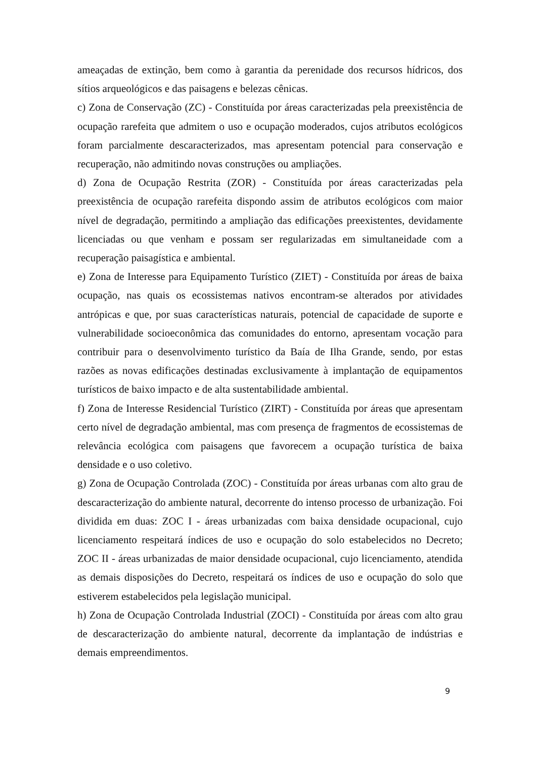ameaçadas de extinção, bem como à garantia da perenidade dos recursos hídricos, dos sítios arqueológicos e das paisagens e belezas cênicas.
c) Zona de Conservação (ZC) - Constituída por áreas caracterizadas pela preexistência de ocupação rarefeita que admitem o uso e ocupação moderados, cujos atributos ecológicos foram parcialmente descaracterizados, mas apresentam potencial para conservação e recuperação, não admitindo novas construções ou ampliações.
d) Zona de Ocupação Restrita (ZOR) - Constituída por áreas caracterizadas pela preexistência de ocupação rarefeita dispondo assim de atributos ecológicos com maior nível de degradação, permitindo a ampliação das edificações preexistentes, devidamente licenciadas ou que venham e possam ser regularizadas em simultaneidade com a recuperação paisagística e ambiental.
e) Zona de Interesse para Equipamento Turístico (ZIET) - Constituída por áreas de baixa ocupação, nas quais os ecossistemas nativos encontram-se alterados por atividades antrópicas e que, por suas características naturais, potencial de capacidade de suporte e vulnerabilidade socioeconômica das comunidades do entorno, apresentam vocação para contribuir para o desenvolvimento turístico da Baía de Ilha Grande, sendo, por estas razões as novas edificações destinadas exclusivamente à implantação de equipamentos turísticos de baixo impacto e de alta sustentabilidade ambiental.
f) Zona de Interesse Residencial Turístico (ZIRT) - Constituída por áreas que apresentam certo nível de degradação ambiental, mas com presença de fragmentos de ecossistemas de relevância ecológica com paisagens que favorecem a ocupação turística de baixa densidade e o uso coletivo.
g) Zona de Ocupação Controlada (ZOC) - Constituída por áreas urbanas com alto grau de descaracterização do ambiente natural, decorrente do intenso processo de urbanização. Foi dividida em duas: ZOC I - áreas urbanizadas com baixa densidade ocupacional, cujo licenciamento respeitará índices de uso e ocupação do solo estabelecidos no Decreto; ZOC II - áreas urbanizadas de maior densidade ocupacional, cujo licenciamento, atendida as demais disposições do Decreto, respeitará os índices de uso e ocupação do solo que estiverem estabelecidos pela legislação municipal.
h) Zona de Ocupação Controlada Industrial (ZOCI) - Constituída por áreas com alto grau de descaracterização do ambiente natural, decorrente da implantação de indústrias e demais empreendimentos.
9